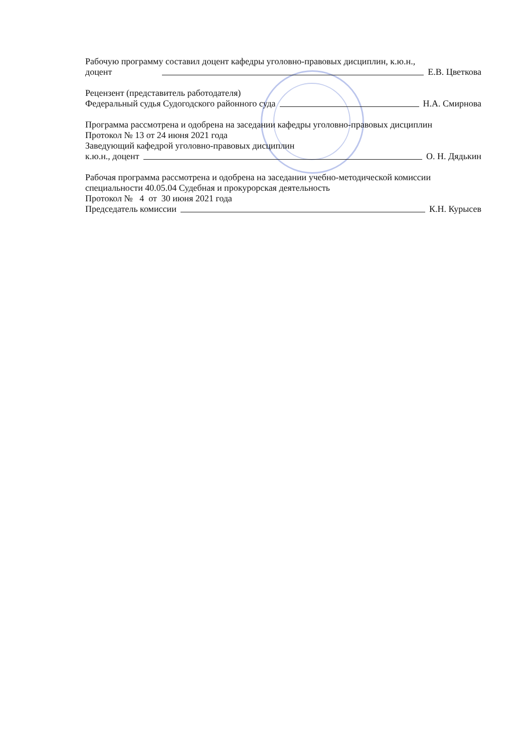Рабочую программу составил доцент кафедры уголовно-правовых дисциплин, к.ю.н.,
доцент Е.В. Цветкова
Рецензент (представитель работодателя)
Федеральный судья Судогодского районного суда Н.А. Смирнова
Программа рассмотрена и одобрена на заседании кафедры уголовно-правовых дисциплин
Протокол № 13 от 24 июня 2021 года
Заведующий кафедрой уголовно-правовых дисциплин
к.ю.н., доцент О. Н. Дядькин
Рабочая программа рассмотрена и одобрена на заседании учебно-методической комиссии
специальности 40.05.04 Судебная и прокурорская деятельность
Протокол № 4 от 30 июня 2021 года
Председатель комиссии К.Н. Курысев